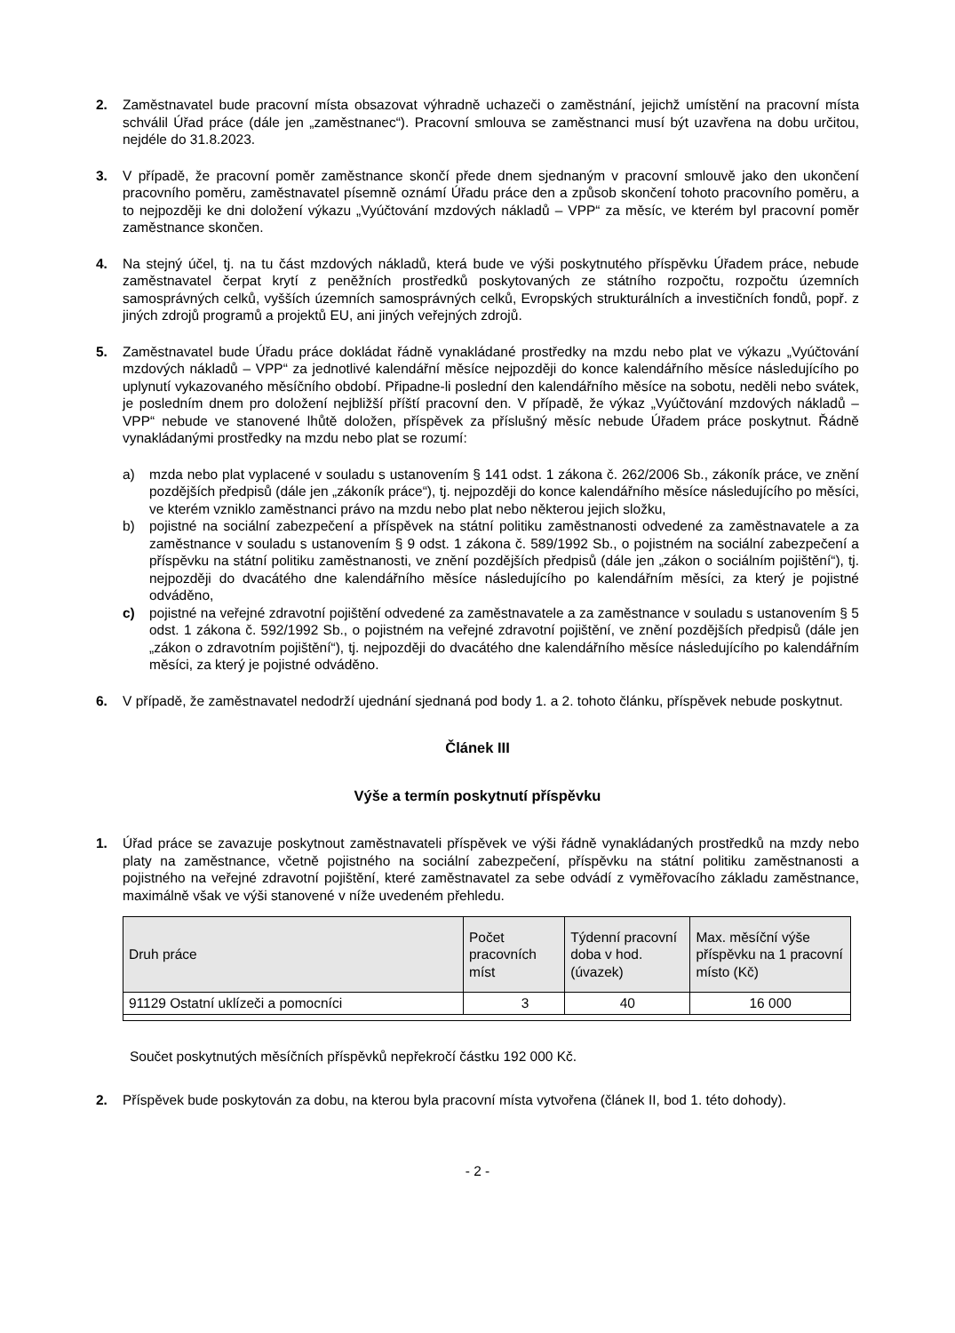2. Zaměstnavatel bude pracovní místa obsazovat výhradně uchazeči o zaměstnání, jejichž umístění na pracovní místa schválil Úřad práce (dále jen „zaměstnanec“). Pracovní smlouva se zaměstnanci musí být uzavřena na dobu určitou, nejdéle do 31.8.2023.
3. V případě, že pracovní poměr zaměstnance skončí přede dnem sjednaným v pracovní smlouvě jako den ukončení pracovního poměru, zaměstnavatel písemně oznámí Úřadu práce den a způsob skončení tohoto pracovního poměru, a to nejpozději ke dni doložení výkazu „Vyúčtování mzdových nákladů – VPP“ za měsíc, ve kterém byl pracovní poměr zaměstnance skončen.
4. Na stejný účel, tj. na tu část mzdových nákladů, která bude ve výši poskytnutého příspěvku Úřadem práce, nebude zaměstnavatel čerpat krytí z peněžních prostředků poskytovaných ze státního rozpočtu, rozpočtu územních samosprávných celků, vyšších územních samosprávných celků, Evropských strukturálních a investičních fondů, popř. z jiných zdrojů programů a projektů EU, ani jiných veřejných zdrojů.
5. Zaměstnavatel bude Úřadu práce dokládat řádně vynakládané prostředky na mzdu nebo plat ve výkazu „Vyúčtování mzdových nákladů – VPP“ za jednotlivé kalendářní měsíce nejpozději do konce kalendářního měsíce následujícího po uplynutí vykazovaného měsíčního období. Připadne-li poslední den kalendářního měsíce na sobotu, neděli nebo svátek, je posledním dnem pro doložení nejbližší příští pracovní den. V případě, že výkaz „Vyúčtování mzdových nákladů – VPP“ nebude ve stanovené lhůtě doložen, příspěvek za příslušný měsíc nebude Úřadem práce poskytnut. Řádně vynakládanými prostředky na mzdu nebo plat se rozumí:
a) mzda nebo plat vyplacené v souladu s ustanovením § 141 odst. 1 zákona č. 262/2006 Sb., zákoník práce, ve znění pozdějších předpisů (dále jen „zákoník práce“), tj. nejpozději do konce kalendářního měsíce následujícího po měsíci, ve kterém vzniklo zaměstnanci právo na mzdu nebo plat nebo některou jejich složku,
b) pojistné na sociální zabezpečení a příspěvek na státní politiku zaměstnanosti odvedené za zaměstnavatele a za zaměstnance v souladu s ustanovením § 9 odst. 1 zákona č. 589/1992 Sb., o pojistném na sociální zabezpečení a příspěvku na státní politiku zaměstnanosti, ve znění pozdějších předpisů (dále jen „zákon o sociálním pojištění“), tj. nejpozději do dvacátého dne kalendářního měsíce následujícího po kalendářním měsíci, za který je pojistné odváděno,
c) pojistné na veřejné zdravotní pojištění odvedené za zaměstnavatele a za zaměstnance v souladu s ustanovením § 5 odst. 1 zákona č. 592/1992 Sb., o pojistném na veřejné zdravotní pojištění, ve znění pozdějších předpisů (dále jen „zákon o zdravotním pojištění“), tj. nejpozději do dvacátého dne kalendářního měsíce následujícího po kalendářním měsíci, za který je pojistné odváděno.
6. V případě, že zaměstnavatel nedodrží ujednání sjednaná pod body 1. a 2. tohoto článku, příspěvek nebude poskytnut.
Článek III
Výše a termín poskytnutí příspěvku
1. Úřad práce se zavazuje poskytnout zaměstnavateli příspěvek ve výši řádně vynakládaných prostředků na mzdy nebo platy na zaměstnance, včetně pojistného na sociální zabezpečení, příspěvku na státní politiku zaměstnanosti a pojistného na veřejné zdravotní pojištění, které zaměstnavatel za sebe odvádí z vyměřovacího základu zaměstnance, maximálně však ve výši stanovené v níže uvedeném přehledu.
| Druh práce | Počet pracovních míst | Týdenní pracovní doba v hod. (úvazek) | Max. měsíční výše příspěvku na 1 pracovní místo (Kč) |
| 91129 Ostatní uklízeči a pomocníci | 3 | 40 | 16 000 |
Součet poskytnutých měsíčních příspěvků nepřekročí částku 192 000 Kč.
2. Příspěvek bude poskytován za dobu, na kterou byla pracovní místa vytvořena (článek II, bod 1. této dohody).
- 2 -